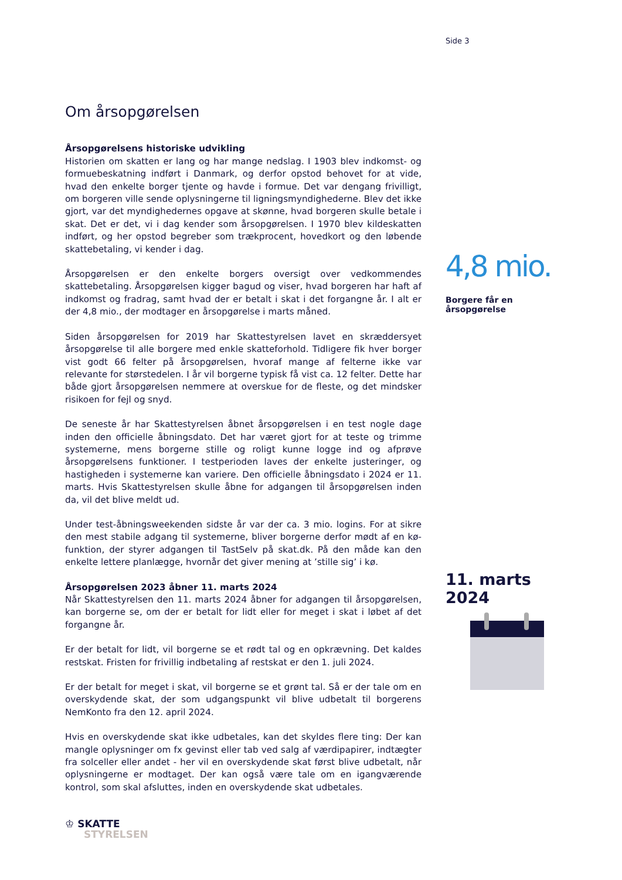Side 3
Om årsopgørelsen
Årsopgørelsens historiske udvikling
Historien om skatten er lang og har mange nedslag. I 1903 blev indkomst- og formuebeskatning indført i Danmark, og derfor opstod behovet for at vide, hvad den enkelte borger tjente og havde i formue. Det var dengang frivilligt, om borgeren ville sende oplysningerne til ligningsmyndighederne. Blev det ikke gjort, var det myndighedernes opgave at skønne, hvad borgeren skulle betale i skat. Det er det, vi i dag kender som årsopgørelsen. I 1970 blev kildeskatten indført, og her opstod begreber som trækprocent, hovedkort og den løbende skattebetaling, vi kender i dag.
Årsopgørelsen er den enkelte borgers oversigt over vedkommendes skattebetaling. Årsopgørelsen kigger bagud og viser, hvad borgeren har haft af indkomst og fradrag, samt hvad der er betalt i skat i det forgangne år. I alt er der 4,8 mio., der modtager en årsopgørelse i marts måned.
Siden årsopgørelsen for 2019 har Skattestyrelsen lavet en skræddersyet årsopgørelse til alle borgere med enkle skatteforhold. Tidligere fik hver borger vist godt 66 felter på årsopgørelsen, hvoraf mange af felterne ikke var relevante for størstedelen. I år vil borgerne typisk få vist ca. 12 felter. Dette har både gjort årsopgørelsen nemmere at overskue for de fleste, og det mindsker risikoen for fejl og snyd.
De seneste år har Skattestyrelsen åbnet årsopgørelsen i en test nogle dage inden den officielle åbningsdato. Det har været gjort for at teste og trimme systemerne, mens borgerne stille og roligt kunne logge ind og afprøve årsopgørelsens funktioner. I testperioden laves der enkelte justeringer, og hastigheden i systemerne kan variere. Den officielle åbningsdato i 2024 er 11. marts. Hvis Skattestyrelsen skulle åbne for adgangen til årsopgørelsen inden da, vil det blive meldt ud.
Under test-åbningsweekenden sidste år var der ca. 3 mio. logins. For at sikre den mest stabile adgang til systemerne, bliver borgerne derfor mødt af en kø-funktion, der styrer adgangen til TastSelv på skat.dk. På den måde kan den enkelte lettere planlægge, hvornår det giver mening at ’stille sig’ i kø.
Årsopgørelsen 2023 åbner 11. marts 2024
Når Skattestyrelsen den 11. marts 2024 åbner for adgangen til årsopgørelsen, kan borgerne se, om der er betalt for lidt eller for meget i skat i løbet af det forgangne år.
Er der betalt for lidt, vil borgerne se et rødt tal og en opkrævning. Det kaldes restskat. Fristen for frivillig indbetaling af restskat er den 1. juli 2024.
Er der betalt for meget i skat, vil borgerne se et grønt tal. Så er der tale om en overskydende skat, der som udgangspunkt vil blive udbetalt til borgerens NemKonto fra den 12. april 2024.
Hvis en overskydende skat ikke udbetales, kan det skyldes flere ting: Der kan mangle oplysninger om fx gevinst eller tab ved salg af værdipapirer, indtægter fra solceller eller andet - her vil en overskydende skat først blive udbetalt, når oplysningerne er modtaget. Der kan også være tale om en igangværende kontrol, som skal afsluttes, inden en overskydende skat udbetales.
4,8 mio.
Borgere får en årsopgørelse
11. marts 2024
♔ SKATTE
STYRELSEN